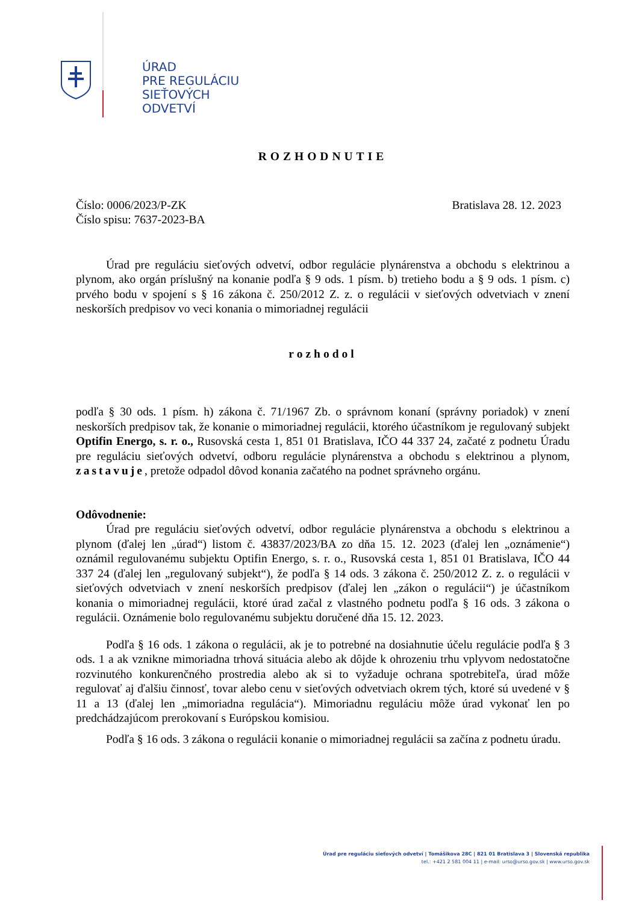ÚRAD
PRE REGULÁCIU
SIEŤOVÝCH
ODVETVÍ
ROZHODNUTIE
Číslo: 0006/2023/P-ZK
Číslo spisu: 7637-2023-BA
Bratislava 28. 12. 2023
Úrad pre reguláciu sieťových odvetví, odbor regulácie plynárenstva a obchodu s elektrinou a plynom, ako orgán príslušný na konanie podľa § 9 ods. 1 písm. b) tretieho bodu a § 9 ods. 1 písm. c) prvého bodu v spojení s § 16 zákona č. 250/2012 Z. z. o regulácii v sieťových odvetviach v znení neskorších predpisov vo veci konania o mimoriadnej regulácii
rozhodol
podľa § 30 ods. 1 písm. h) zákona č. 71/1967 Zb. o správnom konaní (správny poriadok) v znení neskorších predpisov tak, že konanie o mimoriadnej regulácii, ktorého účastníkom je regulovaný subjekt Optifin Energo, s. r. o., Rusovská cesta 1, 851 01 Bratislava, IČO 44 337 24, začaté z podnetu Úradu pre reguláciu sieťových odvetví, odboru regulácie plynárenstva a obchodu s elektrinou a plynom, zastavuje, pretože odpadol dôvod konania začatého na podnet správneho orgánu.
Odôvodnenie:
Úrad pre reguláciu sieťových odvetví, odbor regulácie plynárenstva a obchodu s elektrinou a plynom (ďalej len „úrad“) listom č. 43837/2023/BA zo dňa 15. 12. 2023 (ďalej len „oznámenie“) oznámil regulovanému subjektu Optifin Energo, s. r. o., Rusovská cesta 1, 851 01 Bratislava, IČO 44 337 24 (ďalej len „regulovaný subjekt“), že podľa § 14 ods. 3 zákona č. 250/2012 Z. z. o regulácii v sieťových odvetviach v znení neskorších predpisov (ďalej len „zákon o regulácii“) je účastníkom konania o mimoriadnej regulácii, ktoré úrad začal z vlastného podnetu podľa § 16 ods. 3 zákona o regulácii. Oznámenie bolo regulovanému subjektu doručené dňa 15. 12. 2023.
Podľa § 16 ods. 1 zákona o regulácii, ak je to potrebné na dosiahnutie účelu regulácie podľa § 3 ods. 1 a ak vznikne mimoriadna trhová situácia alebo ak dôjde k ohrozeniu trhu vplyvom nedostatočne rozvinutého konkurenčného prostredia alebo ak si to vyžaduje ochrana spotrebiteľa, úrad môže regulovať aj ďalšiu činnosť, tovar alebo cenu v sieťových odvetviach okrem tých, ktoré sú uvedené v § 11 a 13 (ďalej len „mimoriadna regulácia“). Mimoriadnu reguláciu môže úrad vykonať len po predchádzajúcom prerokovaní s Európskou komisiou.
Podľa § 16 ods. 3 zákona o regulácii konanie o mimoriadnej regulácii sa začína z podnetu úradu.
Úrad pre reguláciu sieťových odvetví | Tomášikova 28C | 821 01 Bratislava 3 | Slovenská republika
tel.: +421 2 581 004 11 | e-mail: urso@urso.gov.sk | www.urso.gov.sk